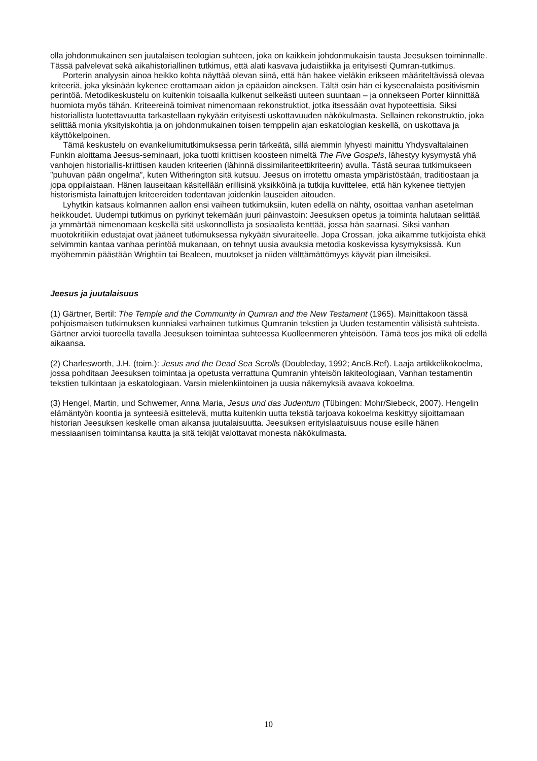olla johdonmukainen sen juutalaisen teologian suhteen, joka on kaikkein johdonmukaisin tausta Jeesuksen toiminnalle. Tässä palvelevat sekä aikahistoriallinen tutkimus, että alati kasvava judaistiikka ja erityisesti Qumran-tutkimus.
Porterin analyysin ainoa heikko kohta näyttää olevan siinä, että hän hakee vieläkin erikseen määriteltävissä olevaa kriteeriä, joka yksinään kykenee erottamaan aidon ja epäaidon aineksen. Tältä osin hän ei kyseenalaista positivismin perintöä. Metodikeskustelu on kuitenkin toisaalla kulkenut selkeästi uuteen suuntaan – ja onnekseen Porter kiinnittää huomiota myös tähän. Kriteereinä toimivat nimenomaan rekonstruktiot, jotka itsessään ovat hypoteettisia. Siksi historiallista luotettavuutta tarkastellaan nykyään erityisesti uskottavuuden näkökulmasta. Sellainen rekonstruktio, joka selittää monia yksityiskohtia ja on johdonmukainen toisen temppelin ajan eskatologian keskellä, on uskottava ja käyttökelpoinen.
Tämä keskustelu on evankeliumitutkimuksessa perin tärkeätä, sillä aiemmin lyhyesti mainittu Yhdysvaltalainen Funkin aloittama Jeesus-seminaari, joka tuotti kriittisen koosteen nimeltä The Five Gospels, lähestyy kysymystä yhä vanhojen historiallis-kriittisen kauden kriteerien (lähinnä dissimilariteettikriteerin) avulla. Tästä seuraa tutkimukseen ”puhuvan pään ongelma”, kuten Witherington sitä kutsuu. Jeesus on irrotettu omasta ympäristöstään, traditiostaan ja jopa oppilaistaan. Hänen lauseitaan käsitellään erillisinä yksikköinä ja tutkija kuvittelee, että hän kykenee tiettyjen historismista lainattujen kriteereiden todentavan joidenkin lauseiden aitouden.
Lyhytkin katsaus kolmannen aallon ensi vaiheen tutkimuksiin, kuten edellä on nähty, osoittaa vanhan asetelman heikkoudet. Uudempi tutkimus on pyrkinyt tekemään juuri päinvastoin: Jeesuksen opetus ja toiminta halutaan selittää ja ymmärtää nimenomaan keskellä sitä uskonnollista ja sosiaalista kenttää, jossa hän saarnasi. Siksi vanhan muotokritiikin edustajat ovat jääneet tutkimuksessa nykyään sivuraiteelle. Jopa Crossan, joka aikamme tutkijoista ehkä selvimmin kantaa vanhaa perintöä mukanaan, on tehnyt uusia avauksia metodia koskevissa kysymyksissä. Kun myöhemmin päästään Wrightiin tai Bealeen, muutokset ja niiden välttämättömyys käyvät pian ilmeisiksi.
Jeesus ja juutalaisuus
(1) Gärtner, Bertil: The Temple and the Community in Qumran and the New Testament (1965). Mainittakoon tässä pohjoismaisen tutkimuksen kunniaksi varhainen tutkimus Qumranin tekstien ja Uuden testamentin välisistä suhteista. Gärtner arvioi tuoreella tavalla Jeesuksen toimintaa suhteessa Kuolleenmeren yhteisöön. Tämä teos jos mikä oli edellä aikaansa.
(2) Charlesworth, J.H. (toim.): Jesus and the Dead Sea Scrolls (Doubleday, 1992; AncB.Ref). Laaja artikkelikokoelma, jossa pohditaan Jeesuksen toimintaa ja opetusta verrattuna Qumranin yhteisön lakiteologiaan, Vanhan testamentin tekstien tulkintaan ja eskatologiaan. Varsin mielenkiintoinen ja uusia näkemyksiä avaava kokoelma.
(3) Hengel, Martin, und Schwemer, Anna Maria, Jesus und das Judentum (Tübingen: Mohr/Siebeck, 2007). Hengelin elämäntyön koontia ja synteesiä esittelevä, mutta kuitenkin uutta tekstiä tarjoava kokoelma keskittyy sijoittamaan historian Jeesuksen keskelle oman aikansa juutalaisuutta. Jeesuksen erityislaatuisuus nouse esille hänen messiaanisen toimintansa kautta ja sitä tekijät valottavat monesta näkökulmasta.
10